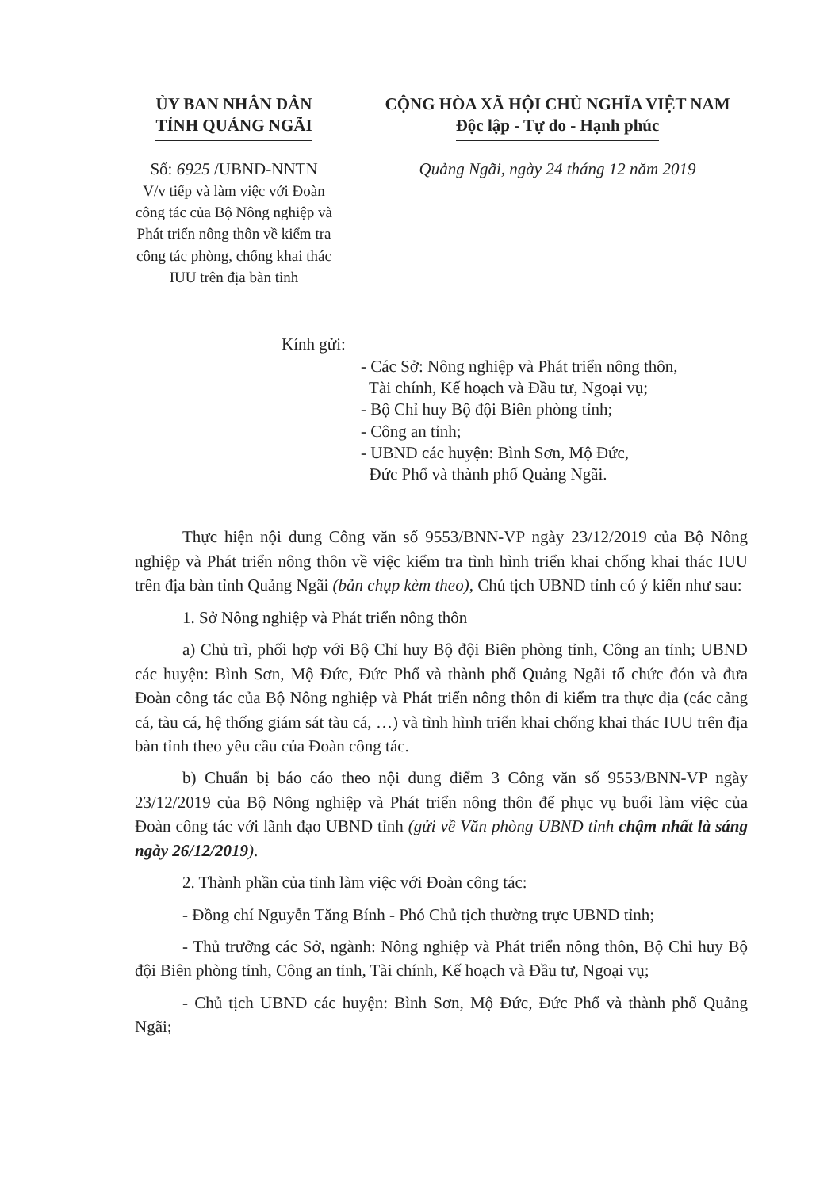ỦY BAN NHÂN DÂN
TỈNH QUẢNG NGÃI
CỘNG HÒA XÃ HỘI CHỦ NGHĨA VIỆT NAM
Độc lập - Tự do - Hạnh phúc
Số: 6925 /UBND-NNTN
V/v tiếp và làm việc với Đoàn công tác của Bộ Nông nghiệp và Phát triển nông thôn về kiểm tra công tác phòng, chống khai thác IUU trên địa bàn tỉnh
Quảng Ngãi, ngày 24 tháng 12 năm 2019
Kính gửi:
- Các Sở: Nông nghiệp và Phát triển nông thôn,
Tài chính, Kế hoạch và Đầu tư, Ngoại vụ;
- Bộ Chỉ huy Bộ đội Biên phòng tỉnh;
- Công an tỉnh;
- UBND các huyện: Bình Sơn, Mộ Đức,
Đức Phổ và thành phố Quảng Ngãi.
Thực hiện nội dung Công văn số 9553/BNN-VP ngày 23/12/2019 của Bộ Nông nghiệp và Phát triển nông thôn về việc kiểm tra tình hình triển khai chống khai thác IUU trên địa bàn tỉnh Quảng Ngãi (bản chụp kèm theo), Chủ tịch UBND tỉnh có ý kiến như sau:
1. Sở Nông nghiệp và Phát triển nông thôn
a) Chủ trì, phối hợp với Bộ Chỉ huy Bộ đội Biên phòng tỉnh, Công an tỉnh; UBND các huyện: Bình Sơn, Mộ Đức, Đức Phổ và thành phố Quảng Ngãi tổ chức đón và đưa Đoàn công tác của Bộ Nông nghiệp và Phát triển nông thôn đi kiểm tra thực địa (các cảng cá, tàu cá, hệ thống giám sát tàu cá, …) và tình hình triển khai chống khai thác IUU trên địa bàn tỉnh theo yêu cầu của Đoàn công tác.
b) Chuẩn bị báo cáo theo nội dung điểm 3 Công văn số 9553/BNN-VP ngày 23/12/2019 của Bộ Nông nghiệp và Phát triển nông thôn để phục vụ buổi làm việc của Đoàn công tác với lãnh đạo UBND tỉnh (gửi về Văn phòng UBND tỉnh chậm nhất là sáng ngày 26/12/2019).
2. Thành phần của tỉnh làm việc với Đoàn công tác:
- Đồng chí Nguyễn Tăng Bính - Phó Chủ tịch thường trực UBND tỉnh;
- Thủ trưởng các Sở, ngành: Nông nghiệp và Phát triển nông thôn, Bộ Chỉ huy Bộ đội Biên phòng tỉnh, Công an tỉnh, Tài chính, Kế hoạch và Đầu tư, Ngoại vụ;
- Chủ tịch UBND các huyện: Bình Sơn, Mộ Đức, Đức Phổ và thành phố Quảng Ngãi;